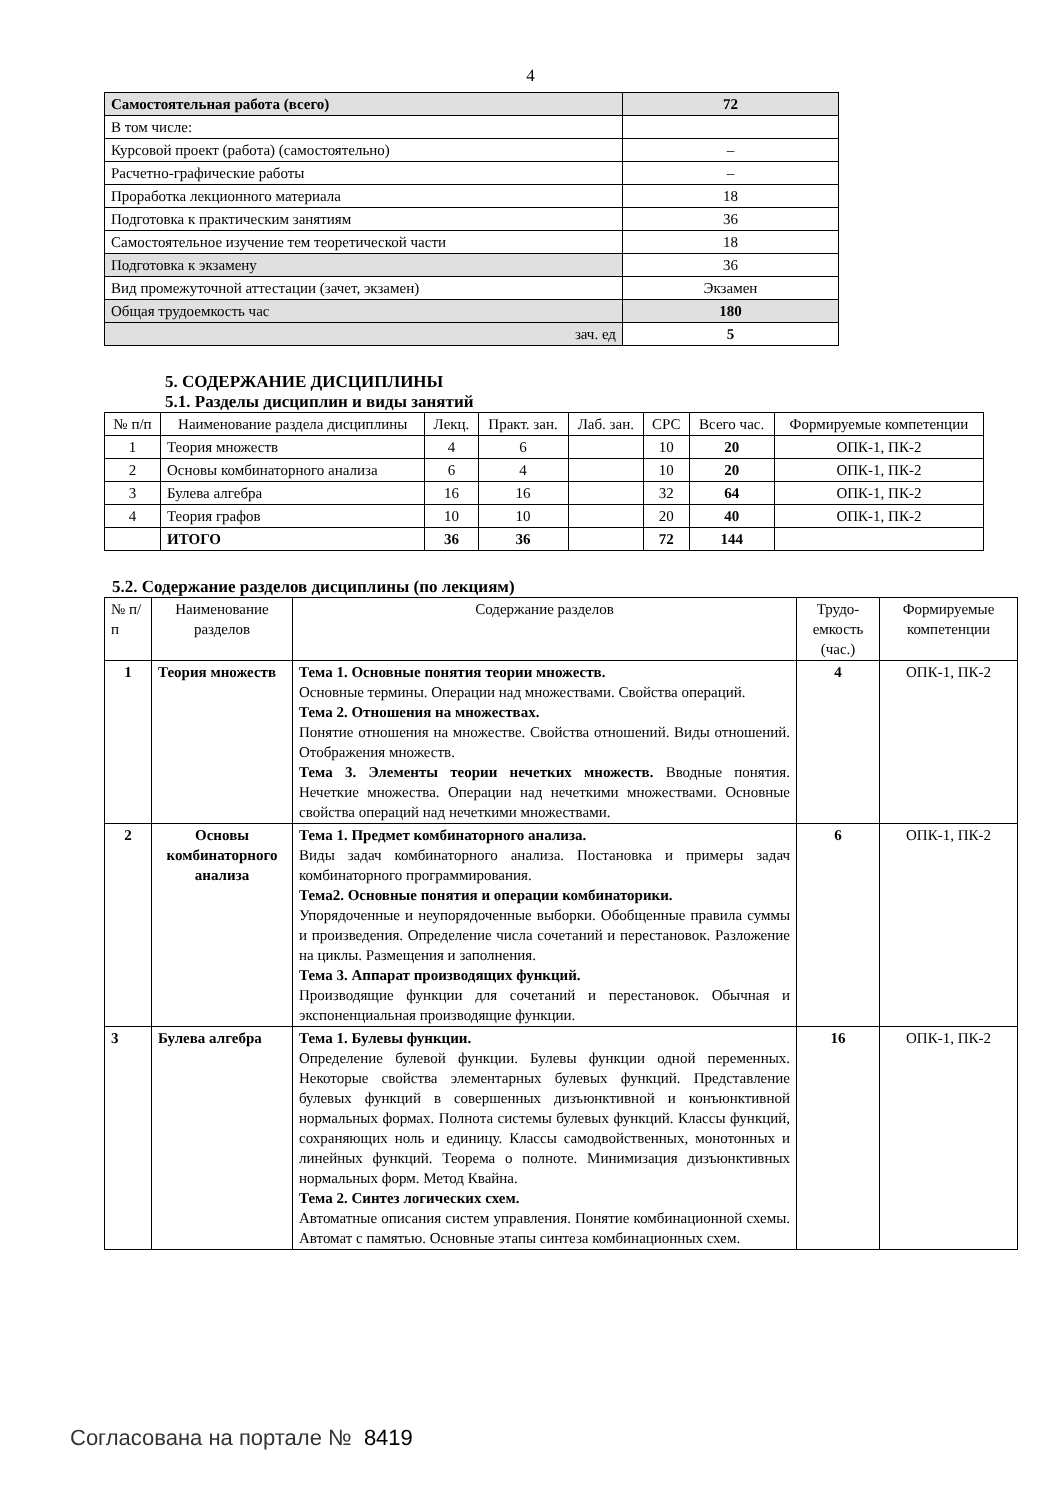4
| Самостоятельная работа (всего) | 72 |
| В том числе: | |
| Курсовой проект (работа) (самостоятельно) | – |
| Расчетно-графические работы | – |
| Проработка лекционного материала | 18 |
| Подготовка к практическим занятиям | 36 |
| Самостоятельное изучение тем теоретической части | 18 |
| Подготовка к экзамену | 36 |
| Вид промежуточной аттестации (зачет, экзамен) | Экзамен |
| Общая трудоемкость час | 180 |
| зач. ед | 5 |
5. СОДЕРЖАНИЕ ДИСЦИПЛИНЫ
5.1. Разделы дисциплин и виды занятий
| № п/п | Наименование раздела дисциплины | Лекц. | Практ. зан. | Лаб. зан. | СРС | Всего час. | Формируемые компетенции |
| 1 | Теория множеств | 4 | 6 | | 10 | 20 | ОПК-1, ПК-2 |
| 2 | Основы комбинаторного анализа | 6 | 4 | | 10 | 20 | ОПК-1, ПК-2 |
| 3 | Булева алгебра | 16 | 16 | | 32 | 64 | ОПК-1, ПК-2 |
| 4 | Теория графов | 10 | 10 | | 20 | 40 | ОПК-1, ПК-2 |
| | ИТОГО | 36 | 36 | | 72 | 144 | |
5.2. Содержание разделов дисциплины (по лекциям)
| № п/п | Наименование разделов | Содержание разделов | Трудо-емкость (час.) | Формируемые компетенции |
| 1 | Теория множеств | Тема 1. Основные понятия теории множеств. Основные термины. Операции над множествами. Свойства операций. Тема 2. Отношения на множествах. Понятие отношения на множестве. Свойства отношений. Виды отношений. Отображения множеств. Тема 3. Элементы теории нечетких множеств. Вводные понятия. Нечеткие множества. Операции над нечеткими множествами. Основные свойства операций над нечеткими множествами. | 4 | ОПК-1, ПК-2 |
| 2 | Основы комбинаторного анализа | Тема 1. Предмет комбинаторного анализа. Виды задач комбинаторного анализа. Постановка и примеры задач комбинаторного программирования. Тема2. Основные понятия и операции комбинаторики. Упорядоченные и неупорядоченные выборки. Обобщенные правила суммы и произведения. Определение числа сочетаний и перестановок. Разложение на циклы. Размещения и заполнения. Тема 3. Аппарат производящих функций. Производящие функции для сочетаний и перестановок. Обычная и экспоненциальная производящие функции. | 6 | ОПК-1, ПК-2 |
| 3 | Булева алгебра | Тема 1. Булевы функции. Определение булевой функции. Булевы функции одной переменных. Некоторые свойства элементарных булевых функций. Представление булевых функций в совершенных дизъюнктивной и конъюнктивной нормальных формах. Полнота системы булевых функций. Классы функций, сохраняющих ноль и единицу. Классы самодвойственных, монотонных и линейных функций. Теорема о полноте. Минимизация дизъюнктивных нормальных форм. Метод Квайна. Тема 2. Синтез логических схем. Автоматные описания систем управления. Понятие комбинационной схемы. Автомат с памятью. Основные этапы синтеза комбинационных схем. | 16 | ОПК-1, ПК-2 |
Согласована на портале № 8419